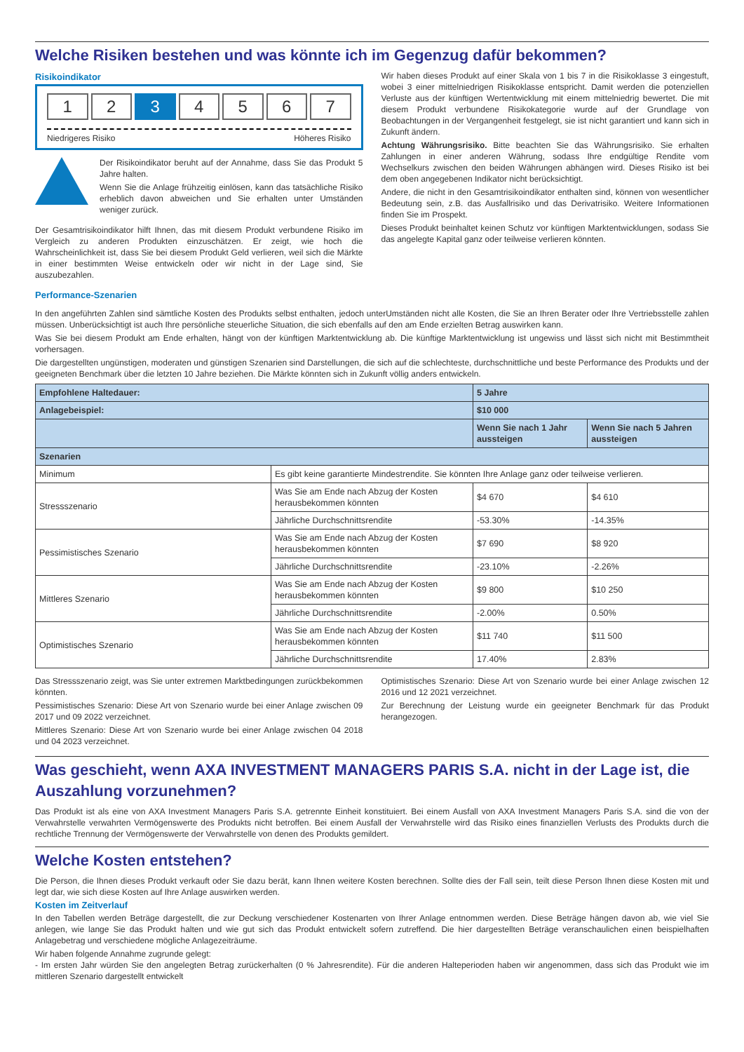Welche Risiken bestehen und was könnte ich im Gegenzug dafür bekommen?
Risikoindikator
1 2 3 4 5 6 7
Niedrigeres Risiko Höheres Risiko
Der Risikoindikator beruht auf der Annahme, dass Sie das Produkt 5 Jahre halten.
Wenn Sie die Anlage frühzeitig einlösen, kann das tatsächliche Risiko erheblich davon abweichen und Sie erhalten unter Umständen weniger zurück.
Der Gesamtrisikoindikator hilft Ihnen, das mit diesem Produkt verbundene Risiko im Vergleich zu anderen Produkten einzuschätzen. Er zeigt, wie hoch die Wahrscheinlichkeit ist, dass Sie bei diesem Produkt Geld verlieren, weil sich die Märkte in einer bestimmten Weise entwickeln oder wir nicht in der Lage sind, Sie auszubezahlen.
Wir haben dieses Produkt auf einer Skala von 1 bis 7 in die Risikoklasse 3 eingestuft, wobei 3 einer mittelniedrigen Risikoklasse entspricht. Damit werden die potenziellen Verluste aus der künftigen Wertentwicklung mit einem mittelniedrig bewertet. Die mit diesem Produkt verbundene Risikokategorie wurde auf der Grundlage von Beobachtungen in der Vergangenheit festgelegt, sie ist nicht garantiert und kann sich in Zukunft ändern.
Achtung Währungsrisiko. Bitte beachten Sie das Währungsrisiko. Sie erhalten Zahlungen in einer anderen Währung, sodass Ihre endgültige Rendite vom Wechselkurs zwischen den beiden Währungen abhängen wird. Dieses Risiko ist bei dem oben angegebenen Indikator nicht berücksichtigt.
Andere, die nicht in den Gesamtrisikoindikator enthalten sind, können von wesentlicher Bedeutung sein, z.B. das Ausfallrisiko und das Derivatrisiko. Weitere Informationen finden Sie im Prospekt.
Dieses Produkt beinhaltet keinen Schutz vor künftigen Marktentwicklungen, sodass Sie das angelegte Kapital ganz oder teilweise verlieren könnten.
Performance-Szenarien
In den angeführten Zahlen sind sämtliche Kosten des Produkts selbst enthalten, jedoch unterUmständen nicht alle Kosten, die Sie an Ihren Berater oder Ihre Vertriebsstelle zahlen müssen. Unberücksichtigt ist auch Ihre persönliche steuerliche Situation, die sich ebenfalls auf den am Ende erzielten Betrag auswirken kann.
Was Sie bei diesem Produkt am Ende erhalten, hängt von der künftigen Marktentwicklung ab. Die künftige Marktentwicklung ist ungewiss und lässt sich nicht mit Bestimmtheit vorhersagen.
Die dargestellten ungünstigen, moderaten und günstigen Szenarien sind Darstellungen, die sich auf die schlechteste, durchschnittliche und beste Performance des Produkts und der geeigneten Benchmark über die letzten 10 Jahre beziehen. Die Märkte könnten sich in Zukunft völlig anders entwickeln.
| Empfohlene Haltedauer: | | 5 Jahre | |
| --- | --- | --- | --- |
| Anlagebeispiel: | | $10 000 | |
| | | Wenn Sie nach 1 Jahr aussteigen | Wenn Sie nach 5 Jahren aussteigen |
| Szenarien | | | |
| Minimum | Es gibt keine garantierte Mindestrendite. Sie könnten Ihre Anlage ganz oder teilweise verlieren. | | |
| Stressszenario | Was Sie am Ende nach Abzug der Kosten herausbekommen könnten | $4 670 | $4 610 |
| | Jährliche Durchschnittsrendite | -53.30% | -14.35% |
| Pessimistisches Szenario | Was Sie am Ende nach Abzug der Kosten herausbekommen könnten | $7 690 | $8 920 |
| | Jährliche Durchschnittsrendite | -23.10% | -2.26% |
| Mittleres Szenario | Was Sie am Ende nach Abzug der Kosten herausbekommen könnten | $9 800 | $10 250 |
| | Jährliche Durchschnittsrendite | -2.00% | 0.50% |
| Optimistisches Szenario | Was Sie am Ende nach Abzug der Kosten herausbekommen könnten | $11 740 | $11 500 |
| | Jährliche Durchschnittsrendite | 17.40% | 2.83% |
Das Stressszenario zeigt, was Sie unter extremen Marktbedingungen zurückbekommen könnten.
Pessimistisches Szenario: Diese Art von Szenario wurde bei einer Anlage zwischen 09 2017 und 09 2022 verzeichnet.
Mittleres Szenario: Diese Art von Szenario wurde bei einer Anlage zwischen 04 2018 und 04 2023 verzeichnet.
Optimistisches Szenario: Diese Art von Szenario wurde bei einer Anlage zwischen 12 2016 und 12 2021 verzeichnet.
Zur Berechnung der Leistung wurde ein geeigneter Benchmark für das Produkt herangezogen.
Was geschieht, wenn AXA INVESTMENT MANAGERS PARIS S.A. nicht in der Lage ist, die Auszahlung vorzunehmen?
Das Produkt ist als eine von AXA Investment Managers Paris S.A. getrennte Einheit konstituiert. Bei einem Ausfall von AXA Investment Managers Paris S.A. sind die von der Verwahrstelle verwahrten Vermögenswerte des Produkts nicht betroffen. Bei einem Ausfall der Verwahrstelle wird das Risiko eines finanziellen Verlusts des Produkts durch die rechtliche Trennung der Vermögenswerte der Verwahrstelle von denen des Produkts gemildert.
Welche Kosten entstehen?
Die Person, die Ihnen dieses Produkt verkauft oder Sie dazu berät, kann Ihnen weitere Kosten berechnen. Sollte dies der Fall sein, teilt diese Person Ihnen diese Kosten mit und legt dar, wie sich diese Kosten auf Ihre Anlage auswirken werden.
Kosten im Zeitverlauf
In den Tabellen werden Beträge dargestellt, die zur Deckung verschiedener Kostenarten von Ihrer Anlage entnommen werden. Diese Beträge hängen davon ab, wie viel Sie anlegen, wie lange Sie das Produkt halten und wie gut sich das Produkt entwickelt sofern zutreffend. Die hier dargestellten Beträge veranschaulichen einen beispielhaften Anlagebetrag und verschiedene mögliche Anlagezeiträume.
Wir haben folgende Annahme zugrunde gelegt:
- Im ersten Jahr würden Sie den angelegten Betrag zurückerhalten (0 % Jahresrendite). Für die anderen Halteperioden haben wir angenommen, dass sich das Produkt wie im mittleren Szenario dargestellt entwickelt